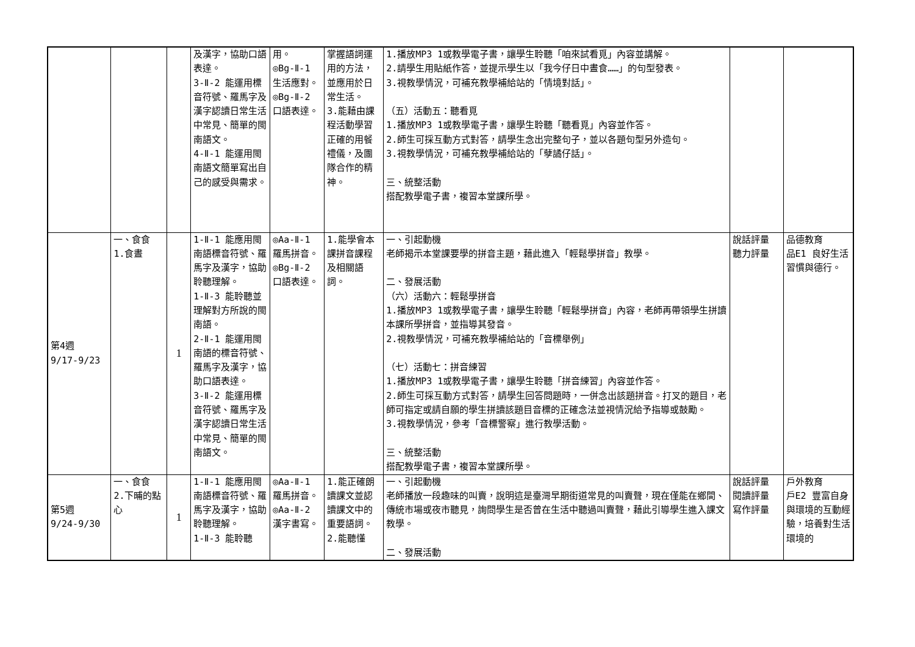| | | | 及漢字，協助口語表達。 3-Ⅱ-2 能運用標音符號、羅馬字及漢字認讀日常生活中常見、簡單的閩南語文。 4-Ⅱ-1 能運用閩南語文簡單寫出自己的感受與需求。 | 用。 ◎Bg-Ⅱ-1 生活應對。 ◎Bg-Ⅱ-2 口語表達。 | 掌握語詞運用的方法，並應用於日常生活。 3.能藉由課程活動學習正確的用餐禮儀，及團隊合作的精神。 | 1.播放MP3 1或教學電子書，讓學生聆聽「咱來試看覓」內容並講解。 2.請學生用貼紙作答，並提示學生以「我今仔日中晝食……」的句型發表。 3.視教學情況，可補充教學補給站的「情境對話」。 （五）活動五：聽看覓 1.播放MP3 1或教學電子書，讓學生聆聽「聽看覓」內容並作答。 2.師生可採互動方式對答，請學生念出完整句子，並以各題句型另外造句。 3.視教學情況，可補充教學補給站的「孽譎仔話」。 三、統整活動 搭配教學電子書，複習本堂課所學。 | | |
| 第4週 9/17-9/23 | 一、食食 1.食晝 | 1 | 1-Ⅱ-1 能應用閩南語標音符號、羅馬字及漢字，協助聆聽理解。 1-Ⅱ-3 能聆聽並理解對方所說的閩南語。 2-Ⅱ-1 能運用閩南語的標音符號、羅馬字及漢字，協助口語表達。 3-Ⅱ-2 能運用標音符號、羅馬字及漢字認讀日常生活中常見、簡單的閩南語文。 | ◎Aa-Ⅱ-1 羅馬拼音。 ◎Bg-Ⅱ-2 口語表達。 | 1.能學會本課拼音課程及相關語詞。 | 一、引起動機 老師揭示本堂課要學的拼音主題，藉此進入「輕鬆學拼音」教學。 二、發展活動 （六）活動六：輕鬆學拼音 1.播放MP3 1或教學電子書，讓學生聆聽「輕鬆學拼音」內容，老師再帶領學生拼讀本課所學拼音，並指導其發音。 2.視教學情況，可補充教學補給站的「音標舉例」 （七）活動七：拼音練習 1.播放MP3 1或教學電子書，讓學生聆聽「拼音練習」內容並作答。 2.師生可採互動方式對答，請學生回答問題時，一併念出該題拼音。打叉的題目，老師可指定或請自願的學生拼讀該題目音標的正確念法並視情況給予指導或鼓勵。 3.視教學情況，參考「音標警察」進行教學活動。 三、統整活動 搭配教學電子書，複習本堂課所學。 | 說話評量 聽力評量 | 品德教育 品E1 良好生活習慣與德行。 |
| 第5週 9/24-9/30 | 一、食食 2.下晡的點心 | 1 | 1-Ⅱ-1 能應用閩南語標音符號、羅馬字及漢字，協助聆聽理解。 1-Ⅱ-3 能聆聽 | ◎Aa-Ⅱ-1 羅馬拼音。 ◎Aa-Ⅱ-2 漢字書寫。 | 1.能正確朗讀課文並認讀課文中的重要語詞。 2.能聽懂 | 一、引起動機 老師播放一段趣味的叫賣，說明這是臺灣早期街道常見的叫賣聲，現在僅能在鄉間、傳統市場或夜市聽見，詢問學生是否曾在生活中聽過叫賣聲，藉此引導學生進入課文教學。 二、發展活動 | 說話評量 閱讀評量 寫作評量 | 戶外教育 戶E2 豐富自身與環境的互動經驗，培養對生活環境的 |